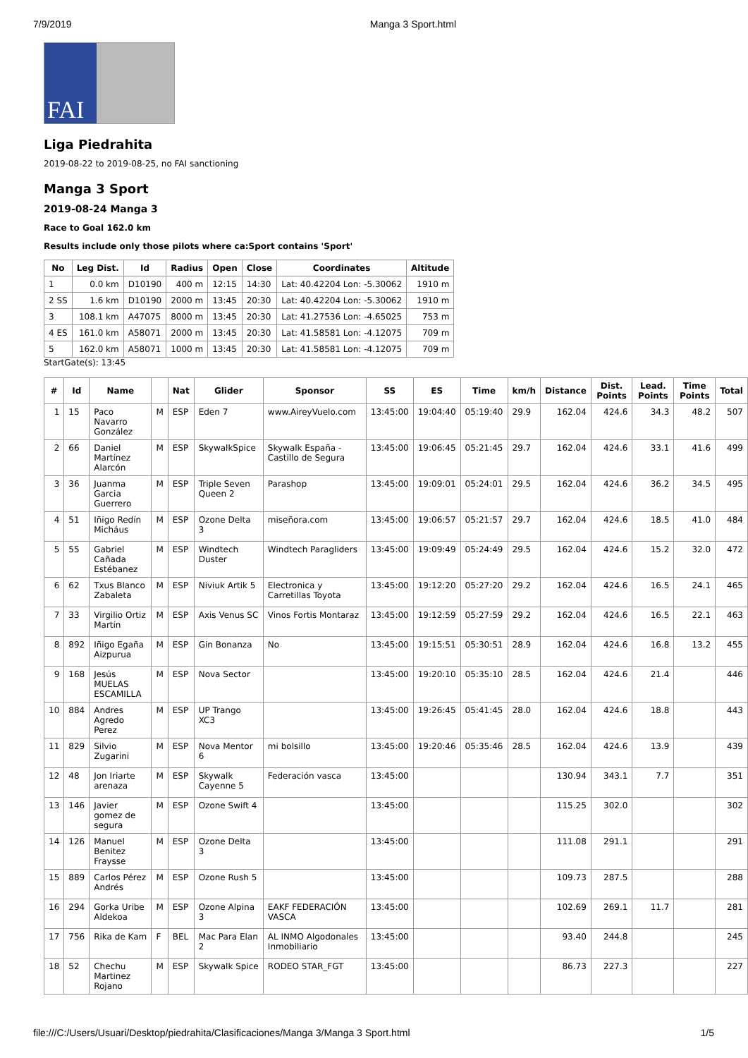7/9/2019 Manga 3 Sport.html
FAI
Liga Piedrahita
2019-08-22 to 2019-08-25, no FAI sanctioning
Manga 3 Sport
2019-08-24 Manga 3
Race to Goal 162.0 km
Results include only those pilots where ca:Sport contains 'Sport'
| No | Leg Dist. | Id | Radius | Open | Close | Coordinates | Altitude |
| --- | --- | --- | --- | --- | --- | --- | --- |
| 1 | 0.0 km | D10190 | 400 m | 12:15 | 14:30 | Lat: 40.42204 Lon: -5.30062 | 1910 m |
| 2 SS | 1.6 km | D10190 | 2000 m | 13:45 | 20:30 | Lat: 40.42204 Lon: -5.30062 | 1910 m |
| 3 | 108.1 km | A47075 | 8000 m | 13:45 | 20:30 | Lat: 41.27536 Lon: -4.65025 | 753 m |
| 4 ES | 161.0 km | A58071 | 2000 m | 13:45 | 20:30 | Lat: 41.58581 Lon: -4.12075 | 709 m |
| 5 | 162.0 km | A58071 | 1000 m | 13:45 | 20:30 | Lat: 41.58581 Lon: -4.12075 | 709 m |
StartGate(s): 13:45
| # | Id | Name | | Nat | Glider | Sponsor | SS | ES | Time | km/h | Distance | Dist. Points | Lead. Points | Time Points | Total |
| --- | --- | --- | --- | --- | --- | --- | --- | --- | --- | --- | --- | --- | --- | --- | --- |
| 1 | 15 | Paco Navarro González | M | ESP | Eden 7 | www.AireyVuelo.com | 13:45:00 | 19:04:40 | 05:19:40 | 29.9 | 162.04 | 424.6 | 34.3 | 48.2 | 507 |
| 2 | 66 | Daniel Martínez Alarcón | M | ESP | SkywalkSpice | Skywalk España - Castillo de Segura | 13:45:00 | 19:06:45 | 05:21:45 | 29.7 | 162.04 | 424.6 | 33.1 | 41.6 | 499 |
| 3 | 36 | Juanma Garcia Guerrero | M | ESP | Triple Seven Queen 2 | Parashop | 13:45:00 | 19:09:01 | 05:24:01 | 29.5 | 162.04 | 424.6 | 36.2 | 34.5 | 495 |
| 4 | 51 | Iñigo Redín Micháus | M | ESP | Ozone Delta 3 | miseñora.com | 13:45:00 | 19:06:57 | 05:21:57 | 29.7 | 162.04 | 424.6 | 18.5 | 41.0 | 484 |
| 5 | 55 | Gabriel Cañada Estébanez | M | ESP | Windtech Duster | Windtech Paragliders | 13:45:00 | 19:09:49 | 05:24:49 | 29.5 | 162.04 | 424.6 | 15.2 | 32.0 | 472 |
| 6 | 62 | Txus Blanco Zabaleta | M | ESP | Niviuk Artik 5 | Electronica y Carretillas Toyota | 13:45:00 | 19:12:20 | 05:27:20 | 29.2 | 162.04 | 424.6 | 16.5 | 24.1 | 465 |
| 7 | 33 | Virgilio Ortiz Martín | M | ESP | Axis Venus SC | Vinos Fortis Montaraz | 13:45:00 | 19:12:59 | 05:27:59 | 29.2 | 162.04 | 424.6 | 16.5 | 22.1 | 463 |
| 8 | 892 | Iñigo Egaña Aizpurua | M | ESP | Gin Bonanza | No | 13:45:00 | 19:15:51 | 05:30:51 | 28.9 | 162.04 | 424.6 | 16.8 | 13.2 | 455 |
| 9 | 168 | Jesús MUELAS ESCAMILLA | M | ESP | Nova Sector | | 13:45:00 | 19:20:10 | 05:35:10 | 28.5 | 162.04 | 424.6 | 21.4 | | 446 |
| 10 | 884 | Andres Agredo Perez | M | ESP | UP Trango XC3 | | 13:45:00 | 19:26:45 | 05:41:45 | 28.0 | 162.04 | 424.6 | 18.8 | | 443 |
| 11 | 829 | Silvio Zugarini | M | ESP | Nova Mentor 6 | mi bolsillo | 13:45:00 | 19:20:46 | 05:35:46 | 28.5 | 162.04 | 424.6 | 13.9 | | 439 |
| 12 | 48 | Jon Iriarte arenaza | M | ESP | Skywalk Cayenne 5 | Federación vasca | 13:45:00 | | | | 130.94 | 343.1 | 7.7 | | 351 |
| 13 | 146 | Javier gomez de segura | M | ESP | Ozone Swift 4 | | 13:45:00 | | | | 115.25 | 302.0 | | | 302 |
| 14 | 126 | Manuel Benitez Fraysse | M | ESP | Ozone Delta 3 | | 13:45:00 | | | | 111.08 | 291.1 | | | 291 |
| 15 | 889 | Carlos Pérez Andrés | M | ESP | Ozone Rush 5 | | 13:45:00 | | | | 109.73 | 287.5 | | | 288 |
| 16 | 294 | Gorka Uribe Aldekoa | M | ESP | Ozone Alpina 3 | EAKF FEDERACIÓN VASCA | 13:45:00 | | | | 102.69 | 269.1 | 11.7 | | 281 |
| 17 | 756 | Rika de Kam | F | BEL | Mac Para Elan 2 | AL INMO Algodonales Inmobiliario | 13:45:00 | | | | 93.40 | 244.8 | | | 245 |
| 18 | 52 | Chechu Martinez Rojano | M | ESP | Skywalk Spice | RODEO STAR_FGT | 13:45:00 | | | | 86.73 | 227.3 | | | 227 |
file:///C:/Users/Usuari/Desktop/piedrahita/Clasificaciones/Manga 3/Manga 3 Sport.html 1/5